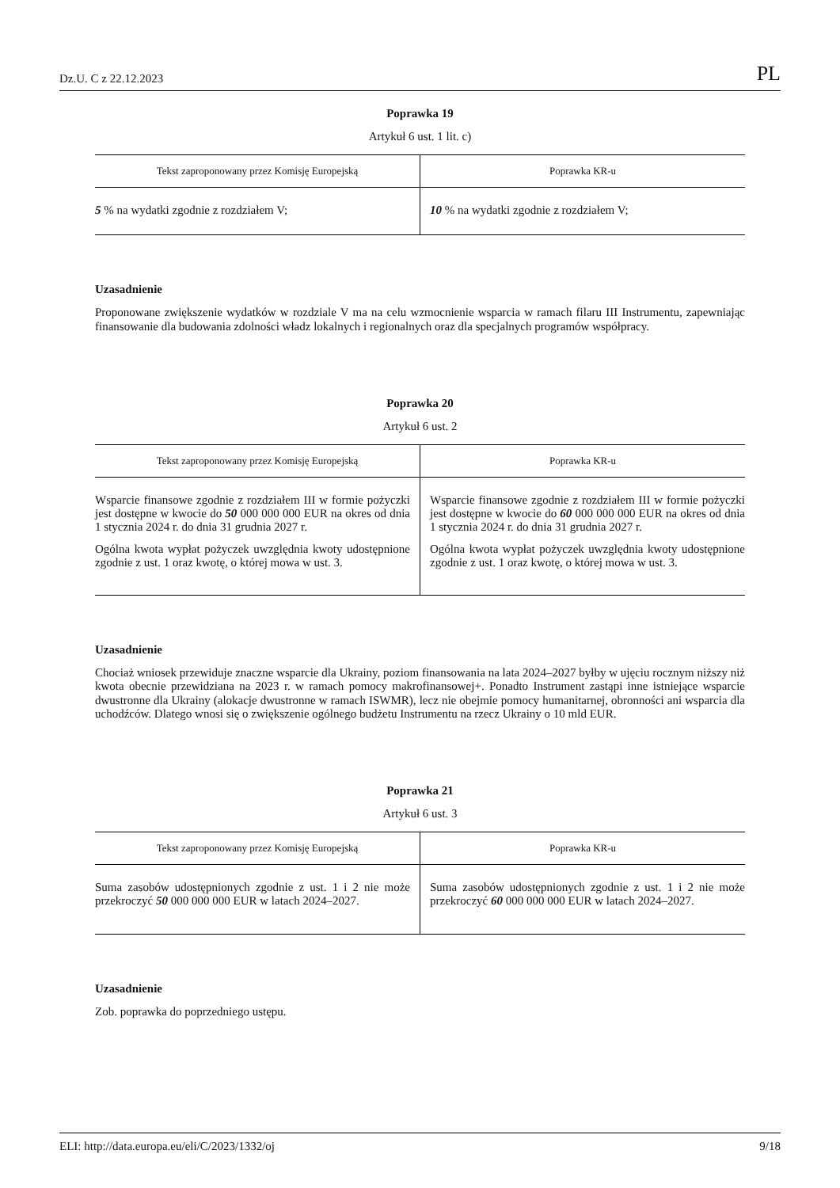Dz.U. C z 22.12.2023 PL
Poprawka 19
Artykuł 6 ust. 1 lit. c)
| Tekst zaproponowany przez Komisję Europejską | Poprawka KR-u |
| --- | --- |
| 5 % na wydatki zgodnie z rozdziałem V; | 10 % na wydatki zgodnie z rozdziałem V; |
Uzasadnienie
Proponowane zwiększenie wydatków w rozdziale V ma na celu wzmocnienie wsparcia w ramach filaru III Instrumentu, zapewniając finansowanie dla budowania zdolności władz lokalnych i regionalnych oraz dla specjalnych programów współpracy.
Poprawka 20
Artykuł 6 ust. 2
| Tekst zaproponowany przez Komisję Europejską | Poprawka KR-u |
| --- | --- |
| Wsparcie finansowe zgodnie z rozdziałem III w formie pożyczki jest dostępne w kwocie do 50 000 000 000 EUR na okres od dnia 1 stycznia 2024 r. do dnia 31 grudnia 2027 r. Ogólna kwota wypłat pożyczek uwzględnia kwoty udostępnione zgodnie z ust. 1 oraz kwotę, o której mowa w ust. 3. | Wsparcie finansowe zgodnie z rozdziałem III w formie pożyczki jest dostępne w kwocie do 60 000 000 000 EUR na okres od dnia 1 stycznia 2024 r. do dnia 31 grudnia 2027 r. Ogólna kwota wypłat pożyczek uwzględnia kwoty udostępnione zgodnie z ust. 1 oraz kwotę, o której mowa w ust. 3. |
Uzasadnienie
Chociaż wniosek przewiduje znaczne wsparcie dla Ukrainy, poziom finansowania na lata 2024–2027 byłby w ujęciu rocznym niższy niż kwota obecnie przewidziana na 2023 r. w ramach pomocy makrofinansowej+. Ponadto Instrument zastąpi inne istniejące wsparcie dwustronne dla Ukrainy (alokacje dwustronne w ramach ISWMR), lecz nie obejmie pomocy humanitarnej, obronności ani wsparcia dla uchodźców. Dlatego wnosi się o zwiększenie ogólnego budżetu Instrumentu na rzecz Ukrainy o 10 mld EUR.
Poprawka 21
Artykuł 6 ust. 3
| Tekst zaproponowany przez Komisję Europejską | Poprawka KR-u |
| --- | --- |
| Suma zasobów udostępnionych zgodnie z ust. 1 i 2 nie może przekroczyć 50 000 000 000 EUR w latach 2024–2027. | Suma zasobów udostępnionych zgodnie z ust. 1 i 2 nie może przekroczyć 60 000 000 000 EUR w latach 2024–2027. |
Uzasadnienie
Zob. poprawka do poprzedniego ustępu.
ELI: http://data.europa.eu/eli/C/2023/1332/oj 9/18